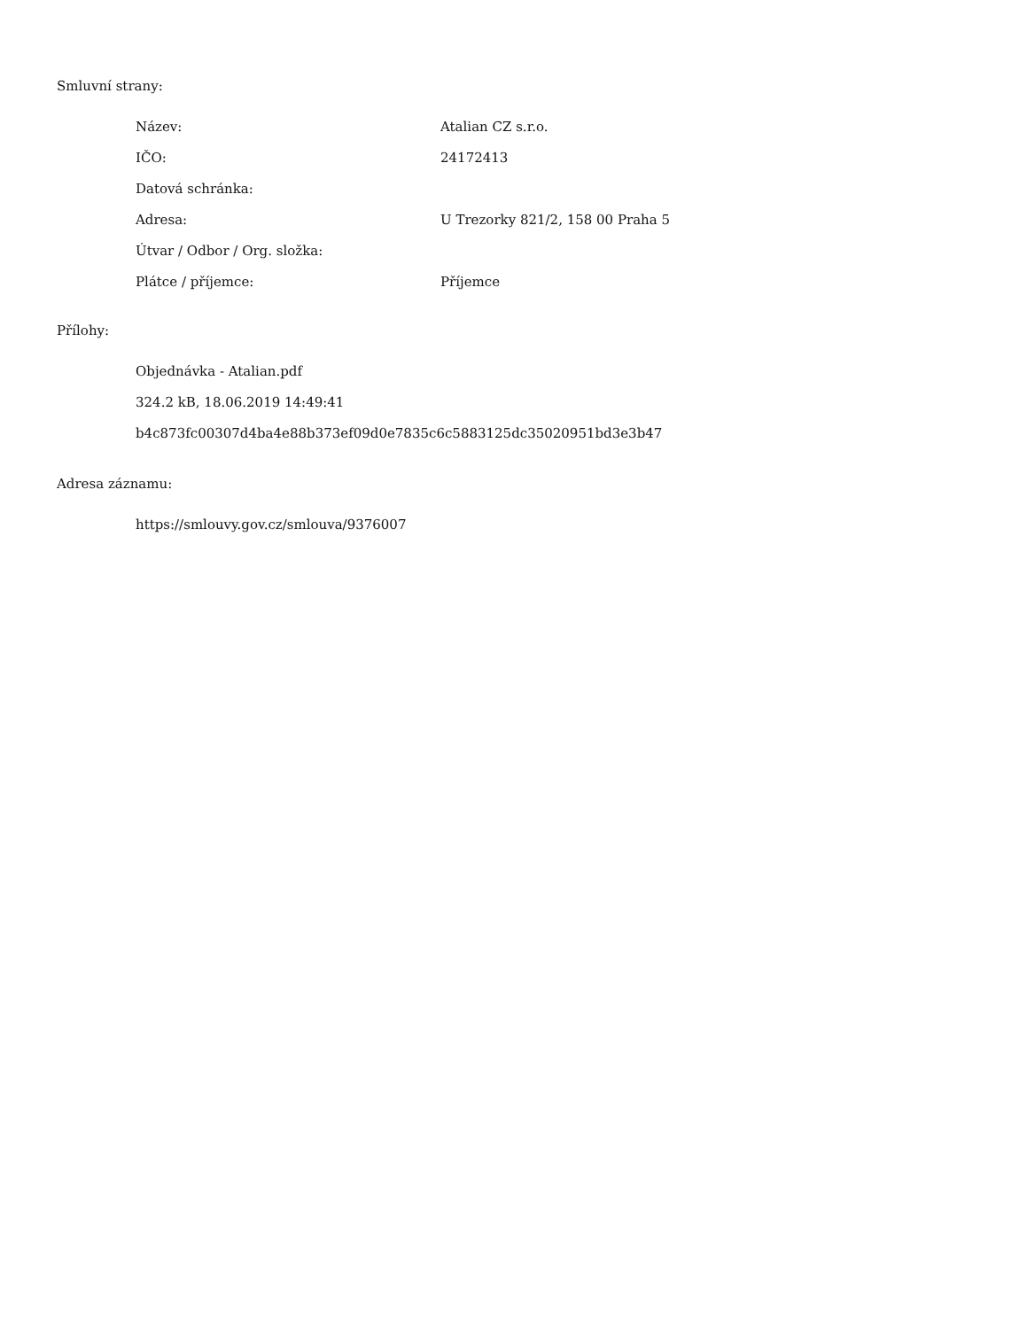Smluvní strany:
| Název: | Atalian CZ s.r.o. |
| IČO: | 24172413 |
| Datová schránka: | |
| Adresa: | U Trezorky 821/2, 158 00 Praha 5 |
| Útvar / Odbor / Org. složka: | |
| Plátce / příjemce: | Příjemce |
Přílohy:
Objednávka - Atalian.pdf
324.2 kB, 18.06.2019 14:49:41
b4c873fc00307d4ba4e88b373ef09d0e7835c6c5883125dc35020951bd3e3b47
Adresa záznamu:
https://smlouvy.gov.cz/smlouva/9376007